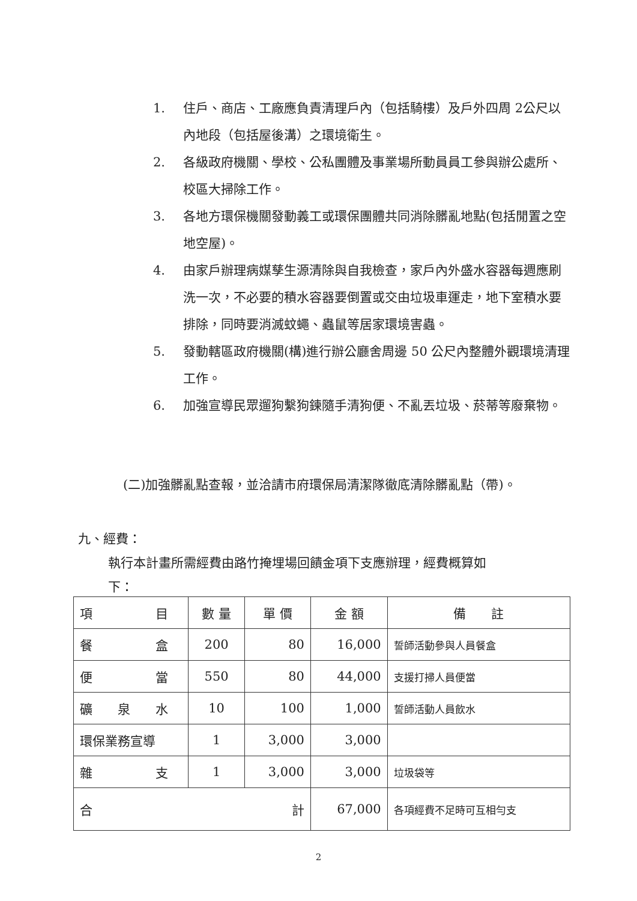1. 住戶、商店、工廠應負責清理戶內（包括騎樓）及戶外四周 2公尺以內地段（包括屋後溝）之環境衛生。
2. 各級政府機關、學校、公私團體及事業場所動員員工參與辦公處所、校區大掃除工作。
3. 各地方環保機關發動義工或環保團體共同消除髒亂地點(包括閒置之空地空屋)。
4. 由家戶辦理病媒孳生源清除與自我檢查，家戶內外盛水容器每週應刷洗一次，不必要的積水容器要倒置或交由垃圾車運走，地下室積水要排除，同時要消滅蚊蠅、蟲鼠等居家環境害蟲。
5. 發動轄區政府機關(構)進行辦公廳舍周邊 50 公尺內整體外觀環境清理工作。
6. 加強宣導民眾遛狗繫狗鍊隨手清狗便、不亂丟垃圾、菸蒂等廢棄物。
(二)加強髒亂點查報，並洽請市府環保局清潔隊徹底清除髒亂點（帶)。
九、經費：
執行本計畫所需經費由路竹掩埋場回饋金項下支應辦理，經費概算如
下：
| 項 目 | 數 量 | 單 價 | 金 額 | 備 註 |
| --- | --- | --- | --- | --- |
| 餐 盒 | 200 | 80 | 16,000 | 誓師活動參與人員餐盒 |
| 便 當 | 550 | 80 | 44,000 | 支援打掃人員便當 |
| 礦 泉 水 | 10 | 100 | 1,000 | 誓師活動人員飲水 |
| 環保業務宣導 | 1 | 3,000 | 3,000 | |
| 雜 支 | 1 | 3,000 | 3,000 | 垃圾袋等 |
| 合 計 | | | 67,000 | 各項經費不足時可互相勻支 |
2